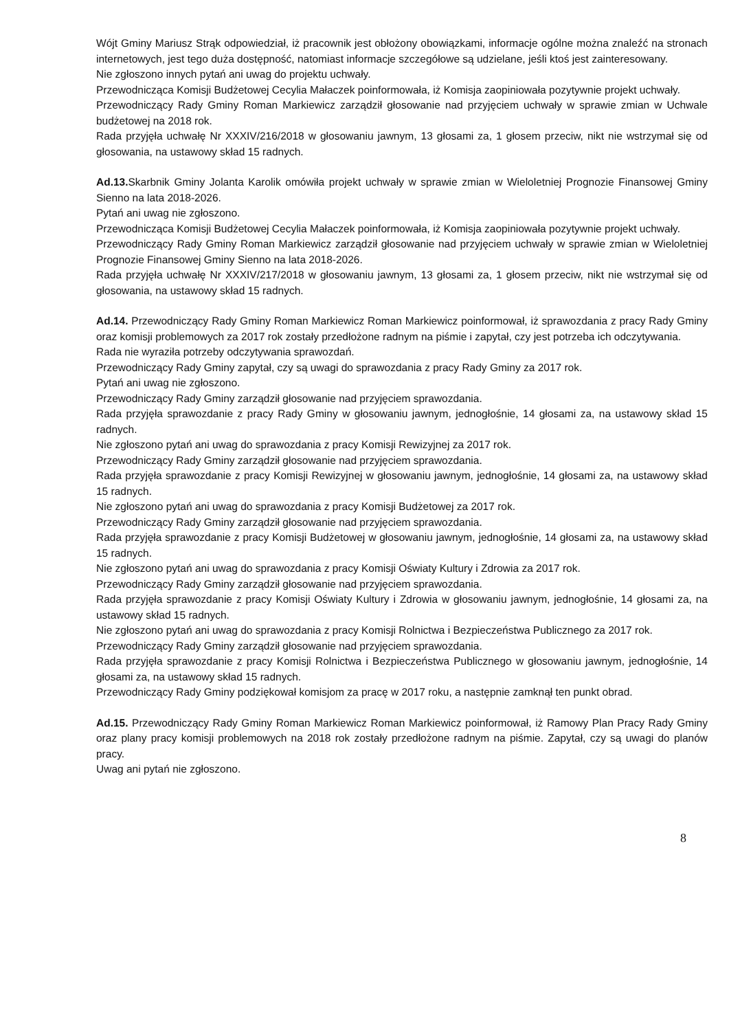Wójt Gminy Mariusz Strąk odpowiedział, iż pracownik jest obłożony obowiązkami, informacje ogólne można znaleźć na stronach internetowych, jest tego duża dostępność, natomiast informacje szczegółowe są udzielane, jeśli ktoś jest zainteresowany.
Nie zgłoszono innych pytań ani uwag do projektu uchwały.
Przewodnicząca Komisji Budżetowej Cecylia Małaczek poinformowała, iż Komisja zaopiniowała pozytywnie projekt uchwały.
Przewodniczący Rady Gminy Roman Markiewicz zarządził głosowanie nad przyjęciem uchwały w sprawie zmian w Uchwale budżetowej na 2018 rok.
Rada przyjęła uchwałę Nr XXXIV/216/2018 w głosowaniu jawnym, 13 głosami za, 1 głosem przeciw, nikt nie wstrzymał się od głosowania, na ustawowy skład 15 radnych.
Ad.13. Skarbnik Gminy Jolanta Karolik omówiła projekt uchwały w sprawie zmian w Wieloletniej Prognozie Finansowej Gminy Sienno na lata 2018-2026.
Pytań ani uwag nie zgłoszono.
Przewodnicząca Komisji Budżetowej Cecylia Małaczek poinformowała, iż Komisja zaopiniowała pozytywnie projekt uchwały.
Przewodniczący Rady Gminy Roman Markiewicz zarządził głosowanie nad przyjęciem uchwały w sprawie zmian w Wieloletniej Prognozie Finansowej Gminy Sienno na lata 2018-2026.
Rada przyjęła uchwałę Nr XXXIV/217/2018 w głosowaniu jawnym, 13 głosami za, 1 głosem przeciw, nikt nie wstrzymał się od głosowania, na ustawowy skład 15 radnych.
Ad.14. Przewodniczący Rady Gminy Roman Markiewicz Roman Markiewicz poinformował, iż sprawozdania z pracy Rady Gminy oraz komisji problemowych za 2017 rok zostały przedłożone radnym na piśmie i zapytał, czy jest potrzeba ich odczytywania.
Rada nie wyraziła potrzeby odczytywania sprawozdań.
Przewodniczący Rady Gminy zapytał, czy są uwagi do sprawozdania z pracy Rady Gminy za 2017 rok.
Pytań ani uwag nie zgłoszono.
Przewodniczący Rady Gminy zarządził głosowanie nad przyjęciem sprawozdania.
Rada przyjęła sprawozdanie z pracy Rady Gminy w głosowaniu jawnym, jednogłośnie, 14 głosami za, na ustawowy skład 15 radnych.
Nie zgłoszono pytań ani uwag do sprawozdania z pracy Komisji Rewizyjnej za 2017 rok.
Przewodniczący Rady Gminy zarządził głosowanie nad przyjęciem sprawozdania.
Rada przyjęła sprawozdanie z pracy Komisji Rewizyjnej w głosowaniu jawnym, jednogłośnie, 14 głosami za, na ustawowy skład 15 radnych.
Nie zgłoszono pytań ani uwag do sprawozdania z pracy Komisji Budżetowej za 2017 rok.
Przewodniczący Rady Gminy zarządził głosowanie nad przyjęciem sprawozdania.
Rada przyjęła sprawozdanie z pracy Komisji Budżetowej w głosowaniu jawnym, jednogłośnie, 14 głosami za, na ustawowy skład 15 radnych.
Nie zgłoszono pytań ani uwag do sprawozdania z pracy Komisji Oświaty Kultury i Zdrowia za 2017 rok.
Przewodniczący Rady Gminy zarządził głosowanie nad przyjęciem sprawozdania.
Rada przyjęła sprawozdanie z pracy Komisji Oświaty Kultury i Zdrowia w głosowaniu jawnym, jednogłośnie, 14 głosami za, na ustawowy skład 15 radnych.
Nie zgłoszono pytań ani uwag do sprawozdania z pracy Komisji Rolnictwa i Bezpieczeństwa Publicznego za 2017 rok.
Przewodniczący Rady Gminy zarządził głosowanie nad przyjęciem sprawozdania.
Rada przyjęła sprawozdanie z pracy Komisji Rolnictwa i Bezpieczeństwa Publicznego w głosowaniu jawnym, jednogłośnie, 14 głosami za, na ustawowy skład 15 radnych.
Przewodniczący Rady Gminy podziękował komisjom za pracę w 2017 roku, a następnie zamknął ten punkt obrad.
Ad.15. Przewodniczący Rady Gminy Roman Markiewicz Roman Markiewicz poinformował, iż Ramowy Plan Pracy Rady Gminy oraz plany pracy komisji problemowych na 2018 rok zostały przedłożone radnym na piśmie. Zapytał, czy są uwagi do planów pracy.
Uwag ani pytań nie zgłoszono.
8